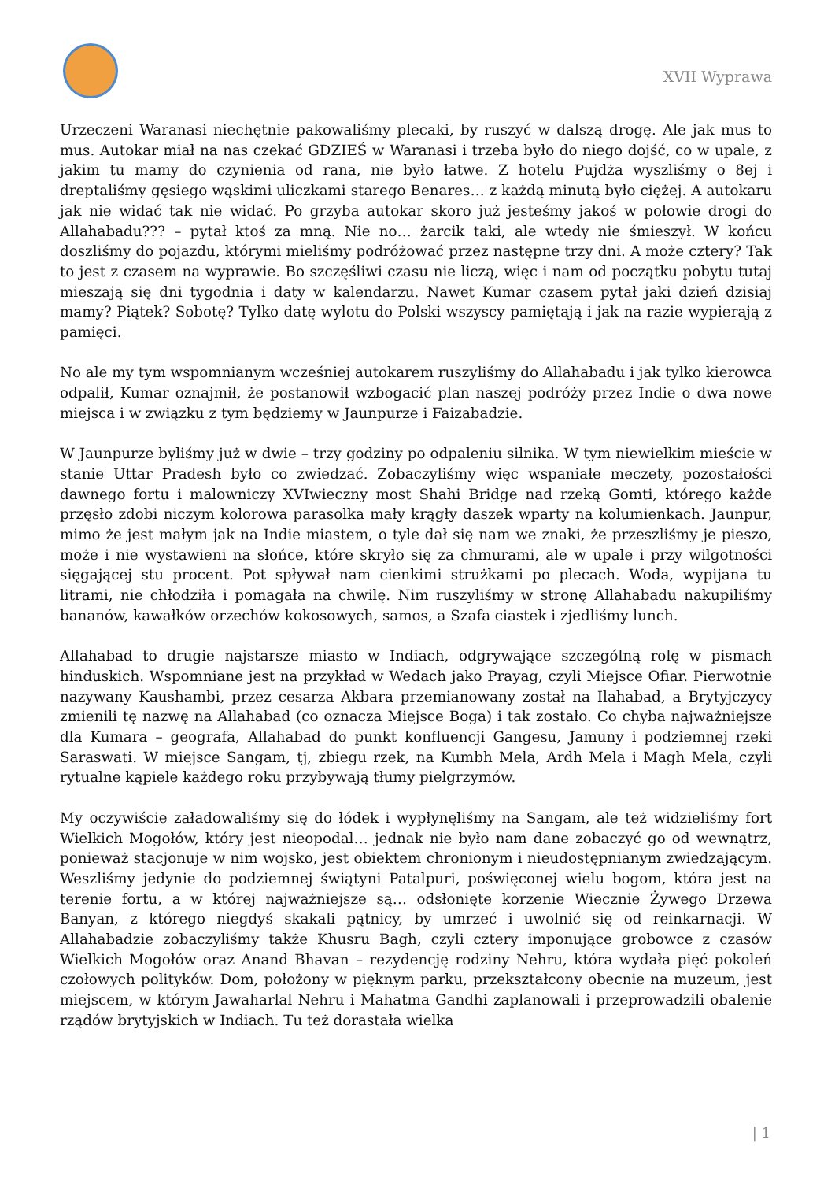XVII Wyprawa
Urzeczeni Waranasi niechętnie pakowaliśmy plecaki, by ruszyć w dalszą drogę. Ale jak mus to mus. Autokar miał na nas czekać GDZIEŚ w Waranasi i trzeba było do niego dojść, co w upale, z jakim tu mamy do czynienia od rana, nie było łatwe. Z hotelu Pujdża wyszliśmy o 8ej i dreptaliśmy gęsiego wąskimi uliczkami starego Benares… z każdą minutą było ciężej. A autokaru jak nie widać tak nie widać. Po grzyba autokar skoro już jesteśmy jakoś w połowie drogi do Allahabadu??? – pytał ktoś za mną. Nie no… żarcik taki, ale wtedy nie śmieszył. W końcu doszliśmy do pojazdu, którymi mieliśmy podróżować przez następne trzy dni. A może cztery? Tak to jest z czasem na wyprawie. Bo szczęśliwi czasu nie liczą, więc i nam od początku pobytu tutaj mieszają się dni tygodnia i daty w kalendarzu. Nawet Kumar czasem pytał jaki dzień dzisiaj mamy? Piątek? Sobotę? Tylko datę wylotu do Polski wszyscy pamiętają i jak na razie wypierają z pamięci.
No ale my tym wspomnianym wcześniej autokarem ruszyliśmy do Allahabadu i jak tylko kierowca odpalił, Kumar oznajmił, że postanowił wzbogacić plan naszej podróży przez Indie o dwa nowe miejsca i w związku z tym będziemy w Jaunpurze i Faizabadzie.
W Jaunpurze byliśmy już w dwie – trzy godziny po odpaleniu silnika. W tym niewielkim mieście w stanie Uttar Pradesh było co zwiedzać. Zobaczyliśmy więc wspaniałe meczety, pozostałości dawnego fortu i malowniczy XVIwieczny most Shahi Bridge nad rzeką Gomti, którego każde przęsło zdobi niczym kolorowa parasolka mały krągły daszek wparty na kolumienkach. Jaunpur, mimo że jest małym jak na Indie miastem, o tyle dał się nam we znaki, że przeszliśmy je pieszo, może i nie wystawieni na słońce, które skryło się za chmurami, ale w upale i przy wilgotności sięgającej stu procent. Pot spływał nam cienkimi strużkami po plecach. Woda, wypijana tu litrami, nie chłodziła i pomagała na chwilę. Nim ruszyliśmy w stronę Allahabadu nakupiliśmy bananów, kawałków orzechów kokosowych, samos, a Szafa ciastek i zjedliśmy lunch.
Allahabad to drugie najstarsze miasto w Indiach, odgrywające szczególną rolę w pismach hinduskich. Wspomniane jest na przykład w Wedach jako Prayag, czyli Miejsce Ofiar. Pierwotnie nazywany Kaushambi, przez cesarza Akbara przemianowany został na Ilahabad, a Brytyjczycy zmienili tę nazwę na Allahabad (co oznacza Miejsce Boga) i tak zostało. Co chyba najważniejsze dla Kumara – geografa, Allahabad do punkt konfluencji Gangesu, Jamuny i podziemnej rzeki Saraswati. W miejsce Sangam, tj, zbiegu rzek, na Kumbh Mela, Ardh Mela i Magh Mela, czyli rytualne kąpiele każdego roku przybywają tłumy pielgrzymów.
My oczywiście załadowaliśmy się do łódek i wypłynęliśmy na Sangam, ale też widzieliśmy fort Wielkich Mogołów, który jest nieopodal… jednak nie było nam dane zobaczyć go od wewnątrz, ponieważ stacjonuje w nim wojsko, jest obiektem chronionym i nieudostępnianym zwiedzającym. Weszliśmy jedynie do podziemnej świątyni Patalpuri, poświęconej wielu bogom, która jest na terenie fortu, a w której najważniejsze są… odsłonięte korzenie Wiecznie Żywego Drzewa Banyan, z którego niegdyś skakali pątnicy, by umrzeć i uwolnić się od reinkarnacji. W Allahabadzie zobaczyliśmy także Khusru Bagh, czyli cztery imponujące grobowce z czasów Wielkich Mogołów oraz Anand Bhavan – rezydencję rodziny Nehru, która wydała pięć pokoleń czołowych polityków. Dom, położony w pięknym parku, przekształcony obecnie na muzeum, jest miejscem, w którym Jawaharlal Nehru i Mahatma Gandhi zaplanowali i przeprowadzili obalenie rządów brytyjskich w Indiach. Tu też dorastała wielka
| 1